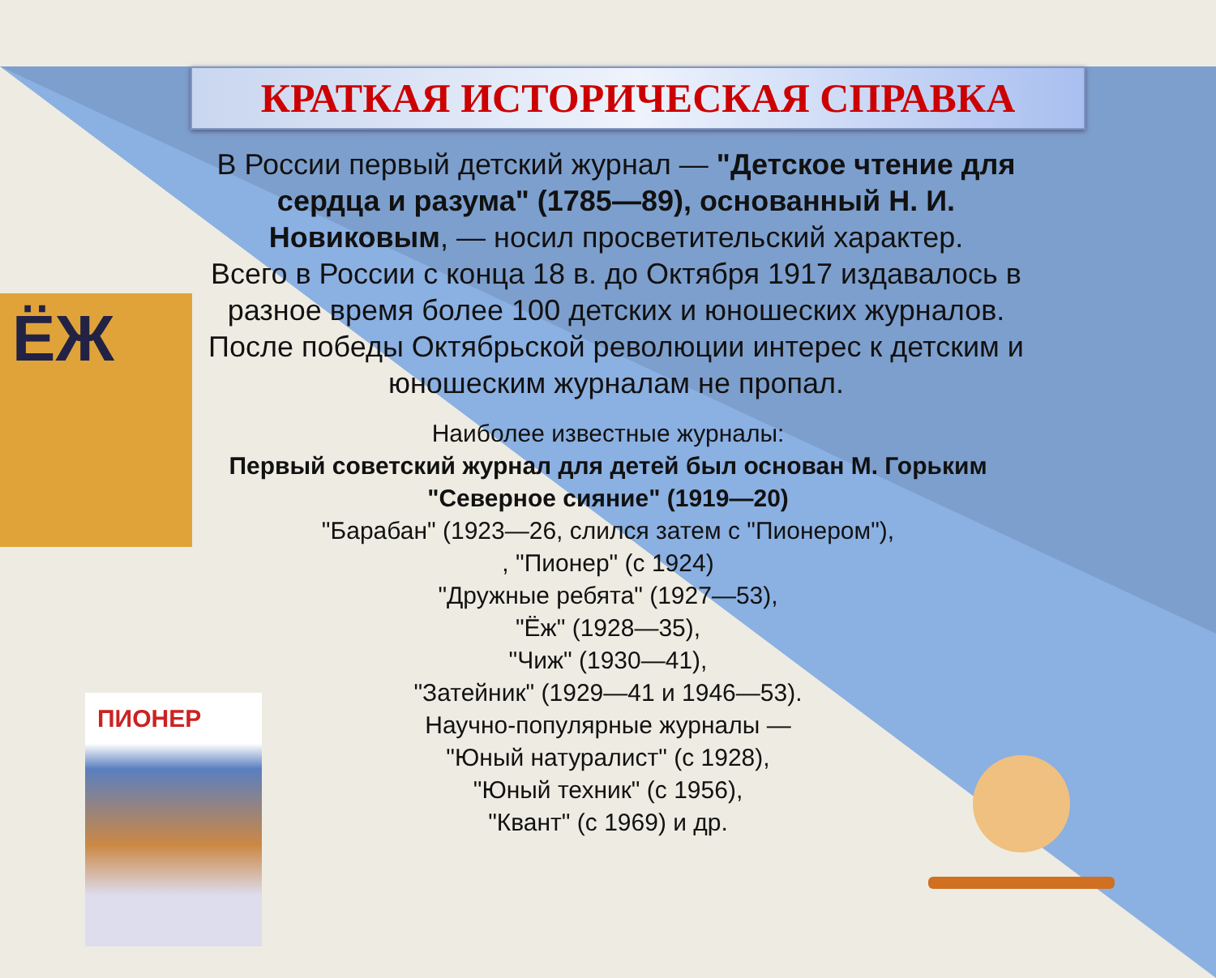ЁЖ
ПИОНЕР
КРАТКАЯ ИСТОРИЧЕСКАЯ СПРАВКА
В России первый детский журнал — "Детское чтение для сердца и разума" (1785—89), основанный Н. И. Новиковым, — носил просветительский характер.
Всего в России с конца 18 в. до Октября 1917 издавалось в разное время более 100 детских и юношеских журналов.
После победы Октябрьской революции интерес к детским и юношеским журналам не пропал.
Наиболее известные журналы:
Первый советский журнал для детей был основан М. Горьким "Северное сияние" (1919—20)
"Барабан" (1923—26, слился затем с "Пионером"),
, "Пионер" (с 1924)
"Дружные ребята" (1927—53),
"Ёж" (1928—35),
"Чиж" (1930—41),
"Затейник" (1929—41 и 1946—53).
Научно-популярные журналы —
"Юный натуралист" (с 1928),
"Юный техник" (с 1956),
"Квант" (с 1969) и др.